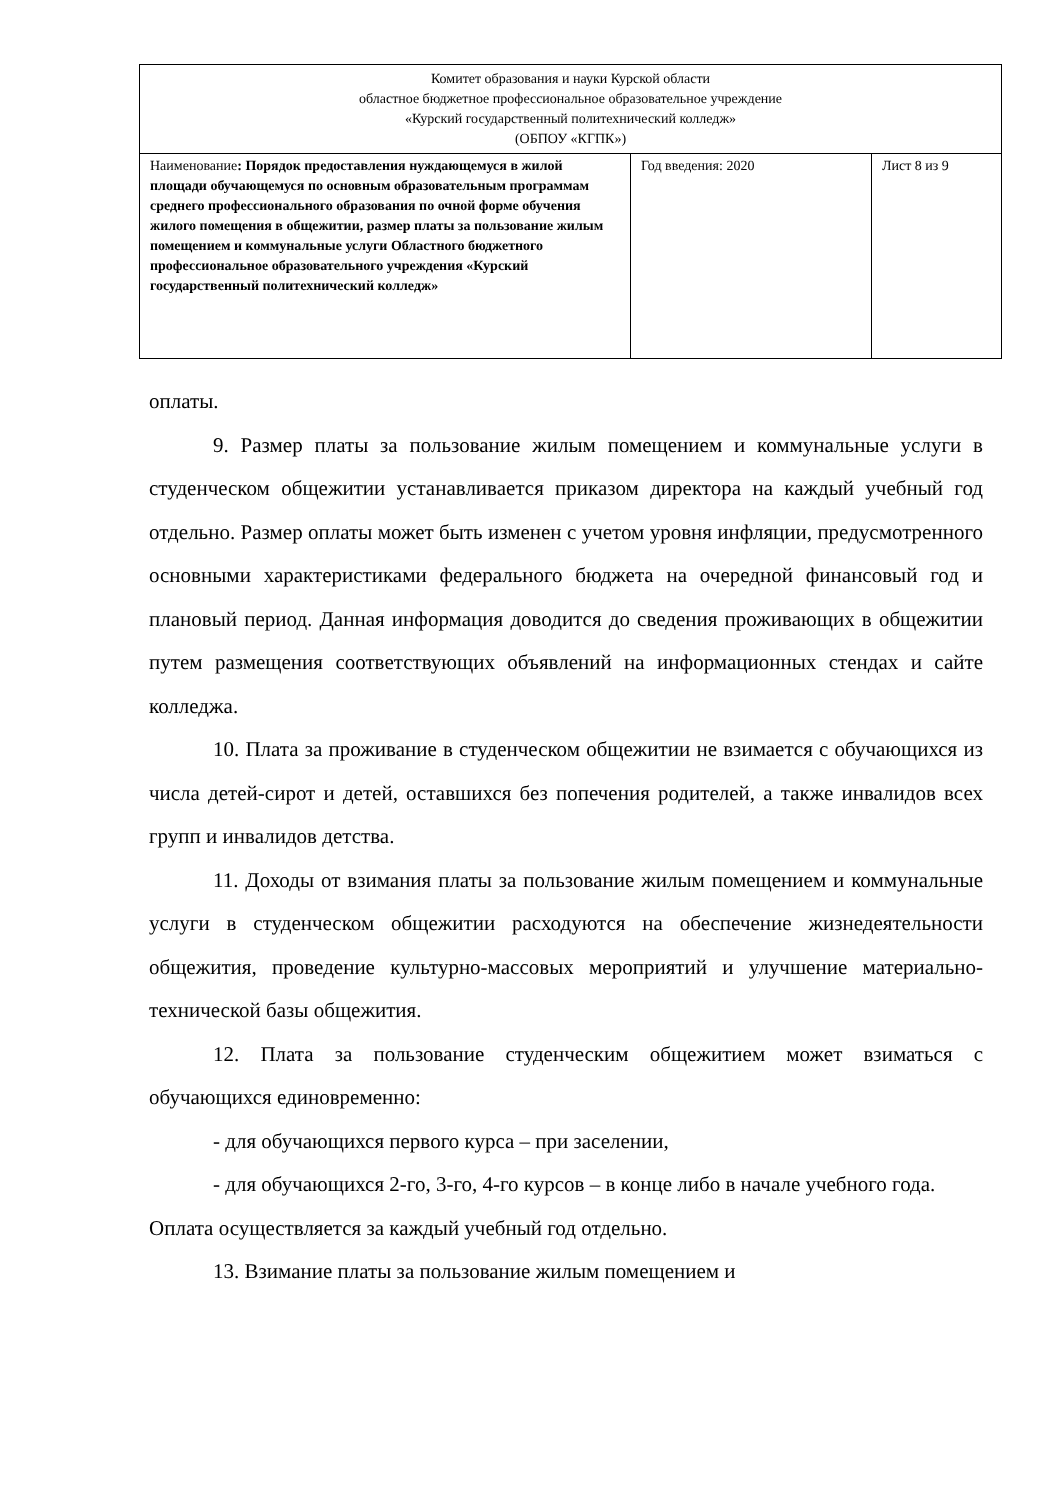| Комитет образования и науки Курской области областное бюджетное профессиональное образовательное учреждение «Курский государственный политехнический колледж» (ОБПОУ «КГПК») | | |
| Наименование : Порядок предоставления нуждающемуся в жилой площади обучающемуся по основным образовательным программам среднего профессионального образования по очной форме обучения жилого помещения в общежитии, размер платы за пользование жилым помещением и коммунальные услуги Областного бюджетного профессиональное образовательного учреждения «Курский государственный политехнический колледж» | Год введения: 2020 | Лист 8 из 9 |
оплаты.
9. Размер платы за пользование жилым помещением и коммунальные услуги в студенческом общежитии устанавливается приказом директора на каждый учебный год отдельно. Размер оплаты может быть изменен с учетом уровня инфляции, предусмотренного основными характеристиками федерального бюджета на очередной финансовый год и плановый период. Данная информация доводится до сведения проживающих в общежитии путем размещения соответствующих объявлений на информационных стендах и сайте колледжа.
10. Плата за проживание в студенческом общежитии не взимается с обучающихся из числа детей-сирот и детей, оставшихся без попечения родителей, а также инвалидов всех групп и инвалидов детства.
11. Доходы от взимания платы за пользование жилым помещением и коммунальные услуги в студенческом общежитии расходуются на обеспечение жизнедеятельности общежития, проведение культурно-массовых мероприятий и улучшение материально-технической базы общежития.
12. Плата за пользование студенческим общежитием может взиматься с обучающихся единовременно:
- для обучающихся первого курса – при заселении,
- для обучающихся 2-го, 3-го, 4-го курсов – в конце либо в начале учебного года.
Оплата осуществляется за каждый учебный год отдельно.
13. Взимание платы за пользование жилым помещением и